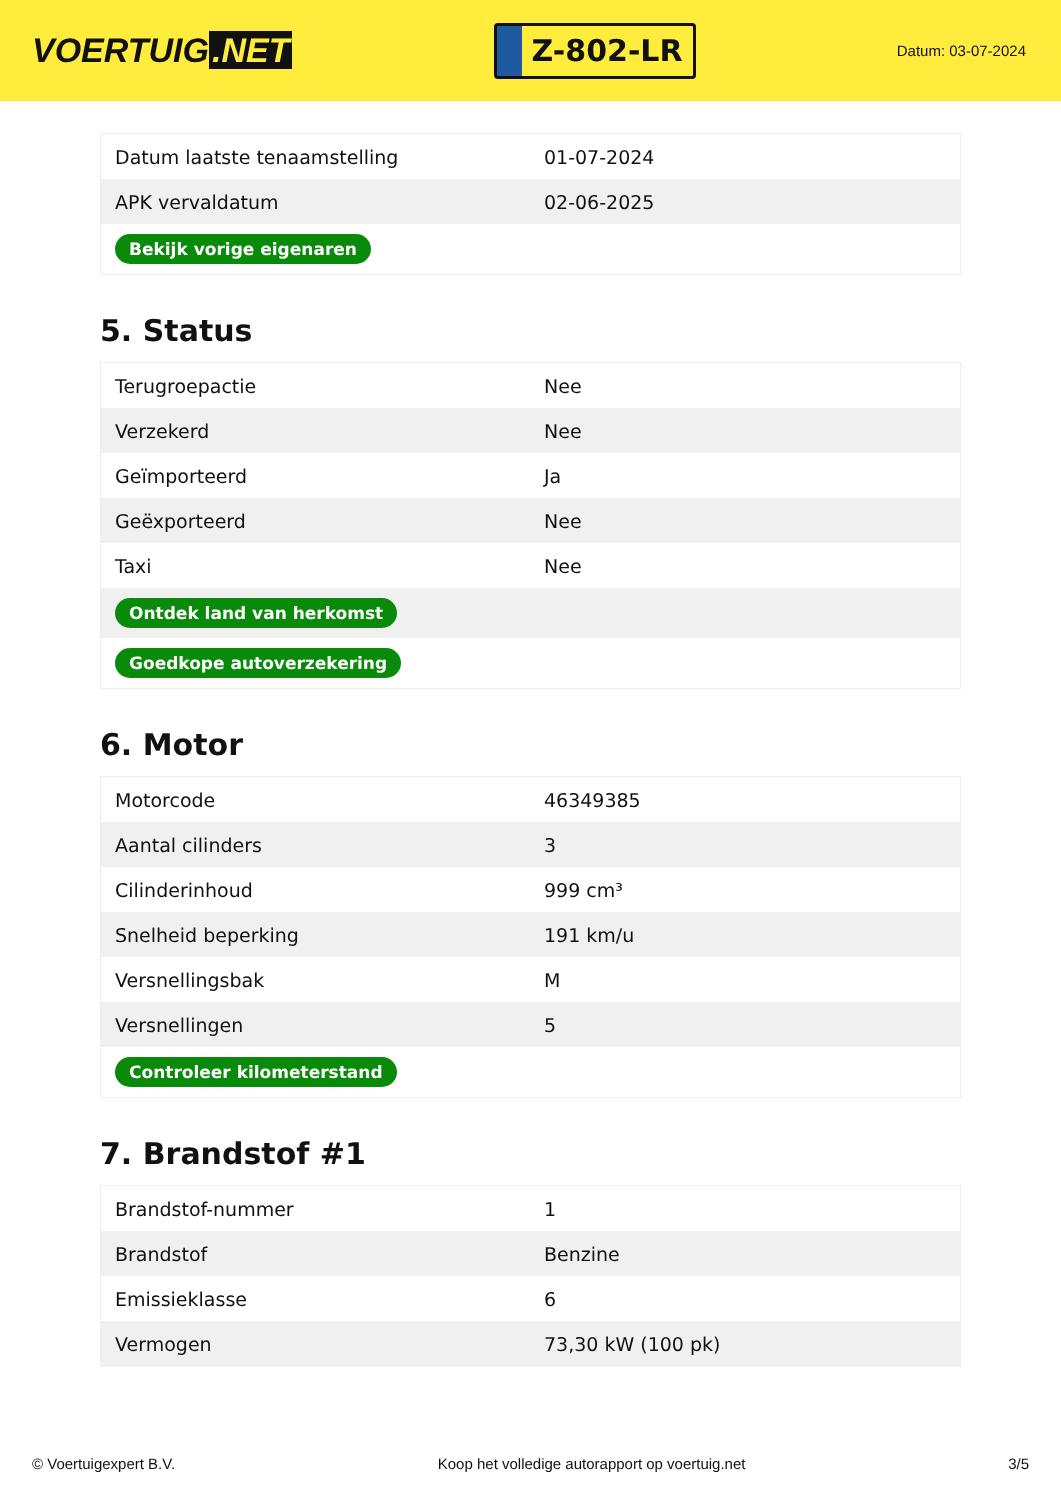VOERTUIG.NET
Z-802-LR
Datum: 03-07-2024
| Datum laatste tenaamstelling | 01-07-2024 |
| APK vervaldatum | 02-06-2025 |
| Bekijk vorige eigenaren | |
5. Status
| Terugroepactie | Nee |
| Verzekerd | Nee |
| Geïmporteerd | Ja |
| Geëxporteerd | Nee |
| Taxi | Nee |
| Ontdek land van herkomst | |
| Goedkope autoverzekering | |
6. Motor
| Motorcode | 46349385 |
| Aantal cilinders | 3 |
| Cilinderinhoud | 999 cm³ |
| Snelheid beperking | 191 km/u |
| Versnellingsbak | M |
| Versnellingen | 5 |
| Controleer kilometerstand | |
7. Brandstof #1
| Brandstof-nummer | 1 |
| Brandstof | Benzine |
| Emissieklasse | 6 |
| Vermogen | 73,30 kW (100 pk) |
© Voertuigexpert B.V. Koop het volledige autorapport op voertuig.net 3/5